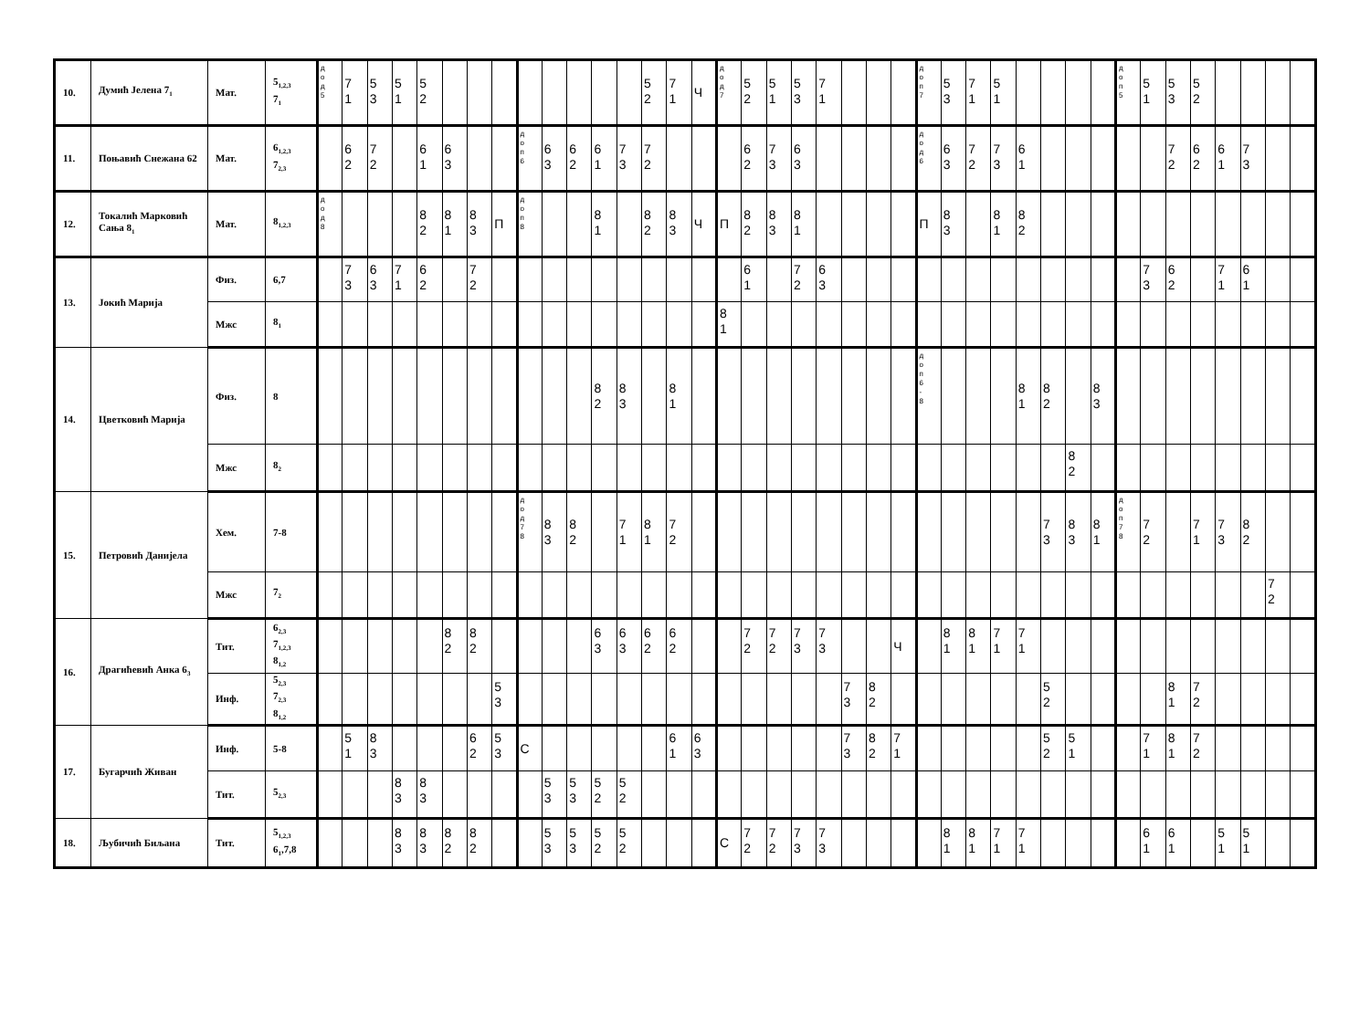| 10. | Думић Јелена 7<sub>1</sub> | Мат. | 5<sub>1,2,3</sub> 7<sub>1</sub> | д о д 5 | 7 1 | 5 3 | 5 1 | 5 2 | | | | | | | | | 5 2 | 7 1 | Ч | д о д 7 | 5 2 | 5 1 | 5 3 | 7 1 | | | | д о п 7 | 5 3 | 7 1 | 5 1 | | | | | д о п 5 | 5 1 | 5 3 | 5 2 | | | | |
| 11. | Поњавић Снежана 62 | Мат. | 6<sub>1,2,3</sub> 7<sub>2,3</sub> | | 6 2 | 7 2 | | 6 1 | 6 3 | | | д о п 6 | 6 3 | 6 2 | 6 1 | 7 3 | 7 2 | | | | 6 2 | 7 3 | 6 3 | | | | | д о д 6 | 6 3 | 7 2 | 7 3 | 6 1 | | | | | | 7 2 | 6 2 | 6 1 | 7 3 | | |
| 12. | Токалић Марковић Сања 8<sub>1</sub> | Мат. | 8<sub>1,2,3</sub> | д о д 8 | | | | 8 2 | 8 1 | 8 3 | П | д о п 8 | | | 8 1 | | 8 2 | 8 3 | Ч | П | 8 2 | 8 3 | 8 1 | | | | | П | 8 3 | | 8 1 | 8 2 | | | | | | | | | | | |
| 13. | Јокић Марија | Физ. | 6,7 | | 7 3 | 6 3 | 7 1 | 6 2 | | 7 2 | | | | | | | | | | | 6 1 | | 7 2 | 6 3 | | | | | | | | | | | | | 7 3 | 6 2 | | 7 1 | 6 1 | | |
| | | Мжс | 8<sub>1</sub> | | | | | | | | | | | | | | | | | 8 1 | | | | | | | | | | | | | | | | | | | | | | | |
| 14. | Цветковић Марија | Физ. | 8 | | | | | | | | | | | | 8 2 | 8 3 | | 8 1 | | | | | | | | | | д о п 6 - 8 | | | | 8 1 | 8 2 | | 8 3 | | | | | | | | |
| | | Мжс | 8<sub>2</sub> | | | | | | | | | | | | | | | | | | | | | | | | | | | | | | | 8 2 | | | | | | | | | |
| 15. | Петровић Данијела | Хем. | 7-8 | | | | | | | | | д о д 7 8 | 8 3 | 8 2 | | 7 1 | 8 1 | 7 2 | | | | | | | | | | | | | | | 7 3 | 8 3 | 8 1 | д о п 7 8 | 7 2 | | 7 1 | 7 3 | 8 2 | | |
| | | Мжс | 7<sub>2</sub> | | | | | | | | | | | | | | | | | | | | | | | | | | | | | | | | | | | | | | | 7 2 | |
| 16. | Драгићевић Анка 6<sub>3</sub> | Тит. | 6<sub>2,3</sub> 7<sub>1,2,3</sub> 8<sub>1,2</sub> | | | | | | 8 2 | 8 2 | | | | | 6 3 | 6 3 | 6 2 | 6 2 | | | 7 2 | 7 2 | 7 3 | 7 3 | | | Ч | | 8 1 | 8 1 | 7 1 | 7 1 | | | | | | | | | | | |
| | | Инф. | 5<sub>2,3</sub> 7<sub>2,3</sub> 8<sub>1,2</sub> | | | | | | | | 5 3 | | | | | | | | | | | | | | 7 3 | 8 2 | | | | | | | 5 2 | | | | | 8 1 | 7 2 | | | | |
| 17. | Бугарчић Живан | Инф. | 5-8 | | 5 1 | 8 3 | | | | 6 2 | 5 3 | С | | | | | | 6 1 | 6 3 | | | | | | 7 3 | 8 2 | 7 1 | | | | | | 5 2 | 5 1 | | | 7 1 | 8 1 | 7 2 | | | | |
| | | Тит. | 5<sub>2,3</sub> | | | | 8 3 | 8 3 | | | | | 5 3 | 5 3 | 5 2 | 5 2 | | | | | | | | | | | | | | | | | | | | | | | | | | | |
| 18. | Љубичић Биљана | Тит. | 5<sub>1,2,3</sub> 6<sub>1</sub>,7,8 | | | | 8 3 | 8 3 | 8 2 | 8 2 | | | 5 3 | 5 3 | 5 2 | 5 2 | | | | С | 7 2 | 7 2 | 7 3 | 7 3 | | | | | 8 1 | 8 1 | 7 1 | 7 1 | | | | | 6 1 | 6 1 | | 5 1 | 5 1 | | |